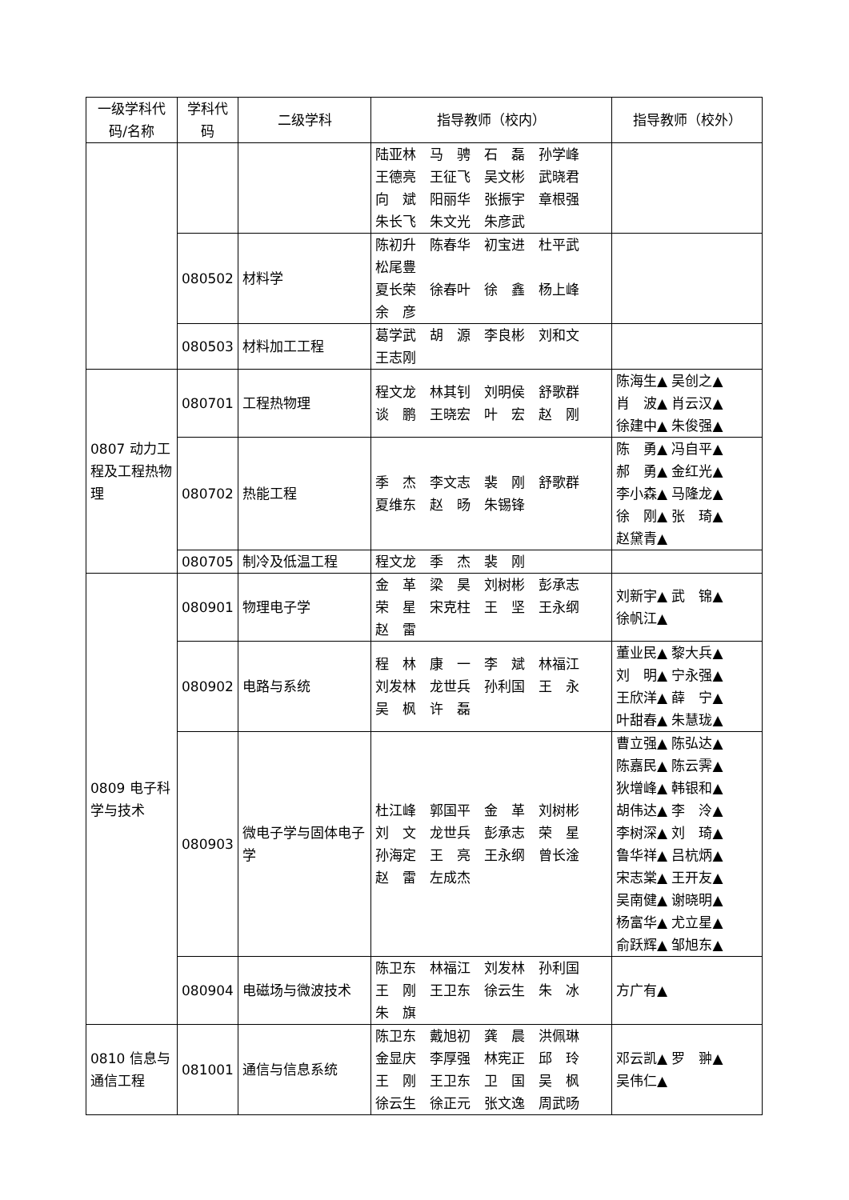| 一级学科代码/名称 | 学科代码 | 二级学科 | 指导教师（校内） | 指导教师（校外） |
| --- | --- | --- | --- | --- |
| | | | 陆亚林 马 骋 石 磊 孙学峰 王德亮 王征飞 吴文彬 武晓君 向 斌 阳丽华 张振宇 章根强 朱长飞 朱文光 朱彦武 | |
| | 080502 | 材料学 | 陈初升 陈春华 初宝进 杜平武 松尾豊 夏长荣 徐春叶 徐 鑫 杨上峰 余 彦 | |
| | 080503 | 材料加工工程 | 葛学武 胡 源 李良彬 刘和文 王志刚 | |
| 0807 动力工程及工程热物理 | 080701 | 工程热物理 | 程文龙 林其钊 刘明侯 舒歌群 谈 鹏 王晓宏 叶 宏 赵 刚 | 陈海生▲ 吴创之▲ 肖 波▲ 肖云汉▲ 徐建中▲ 朱俊强▲ |
| | 080702 | 热能工程 | 季 杰 李文志 裴 刚 舒歌群 夏维东 赵 旸 朱锡锋 | 陈 勇▲ 冯自平▲ 郝 勇▲ 金红光▲ 李小森▲ 马隆龙▲ 徐 刚▲ 张 琦▲ 赵黛青▲ |
| | 080705 | 制冷及低温工程 | 程文龙 季 杰 裴 刚 | |
| 0809 电子科学与技术 | 080901 | 物理电子学 | 金 革 梁 昊 刘树彬 彭承志 荣 星 宋克柱 王 坚 王永纲 赵 雷 | 刘新宇▲ 武 锦▲ 徐帆江▲ |
| | 080902 | 电路与系统 | 程 林 康 一 李 斌 林福江 刘发林 龙世兵 孙利国 王 永 吴 枫 许 磊 | 董业民▲ 黎大兵▲ 刘 明▲ 宁永强▲ 王欣洋▲ 薛 宁▲ 叶甜春▲ 朱慧珑▲ |
| | 080903 | 微电子学与固体电子学 | 杜江峰 郭国平 金 革 刘树彬 刘 文 龙世兵 彭承志 荣 星 孙海定 王 亮 王永纲 曾长淦 赵 雷 左成杰 | 曹立强▲ 陈弘达▲ 陈嘉民▲ 陈云霁▲ 狄增峰▲ 韩银和▲ 胡伟达▲ 李 泠▲ 李树深▲ 刘 琦▲ 鲁华祥▲ 吕杭炳▲ 宋志棠▲ 王开友▲ 吴南健▲ 谢晓明▲ 杨富华▲ 尤立星▲ 俞跃辉▲ 邹旭东▲ |
| | 080904 | 电磁场与微波技术 | 陈卫东 林福江 刘发林 孙利国 王 刚 王卫东 徐云生 朱 冰 朱 旗 | 方广有▲ |
| 0810 信息与通信工程 | 081001 | 通信与信息系统 | 陈卫东 戴旭初 龚 晨 洪佩琳 金显庆 李厚强 林宪正 邱 玲 王 刚 王卫东 卫 国 吴 枫 徐云生 徐正元 张文逸 周武旸 | 邓云凯▲ 罗 翀▲ 吴伟仁▲ |